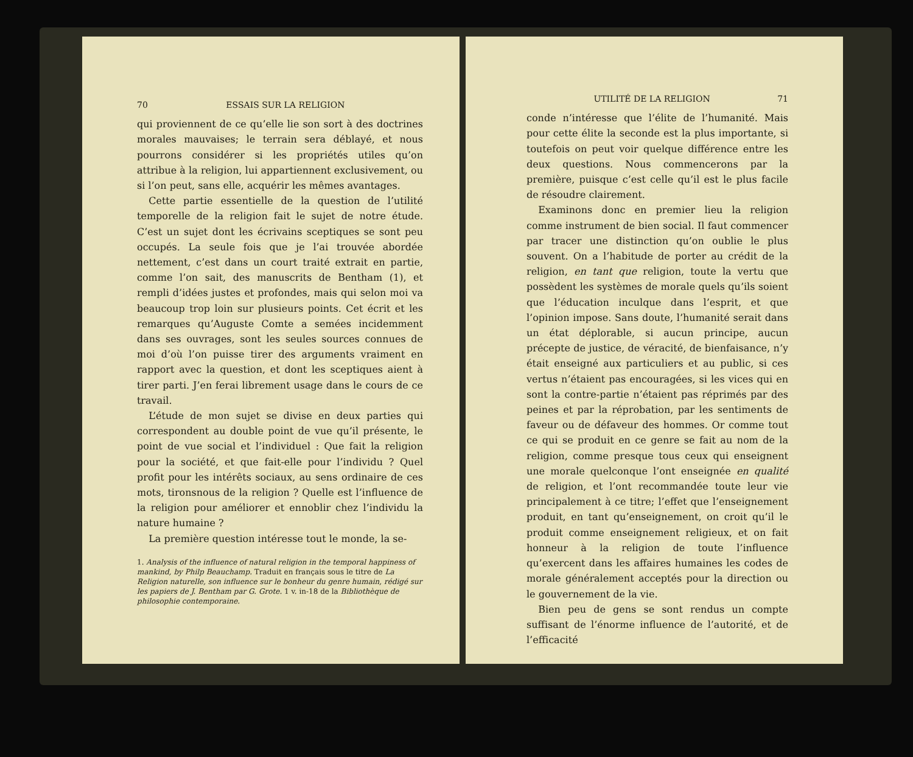70 ESSAIS SUR LA RELIGION
qui proviennent de ce qu’elle lie son sort à des doctrines morales mauvaises; le terrain sera déblayé, et nous pourrons considérer si les propriétés utiles qu’on attribue à la religion, lui appartiennent exclusivement, ou si l’on peut, sans elle, acquérir les mêmes avantages.
Cette partie essentielle de la question de l’utilité temporelle de la religion fait le sujet de notre étude. C’est un sujet dont les écrivains sceptiques se sont peu occupés. La seule fois que je l’ai trouvée abordée nettement, c’est dans un court traité extrait en partie, comme l’on sait, des manuscrits de Bentham (1), et rempli d’idées justes et profondes, mais qui selon moi va beaucoup trop loin sur plusieurs points. Cet écrit et les remarques qu’Auguste Comte a semées incidemment dans ses ouvrages, sont les seules sources connues de moi d’où l’on puisse tirer des arguments vraiment en rapport avec la question, et dont les sceptiques aient à tirer parti. J’en ferai librement usage dans le cours de ce travail.
L’étude de mon sujet se divise en deux parties qui correspondent au double point de vue qu’il présente, le point de vue social et l’individuel : Que fait la religion pour la société, et que fait-elle pour l’individu ? Quel profit pour les intérêts sociaux, au sens ordinaire de ces mots, tironsnous de la religion ? Quelle est l’influence de la religion pour améliorer et ennoblir chez l’individu la nature humaine ?
La première question intéresse tout le monde, la se-
1. Analysis of the influence of natural religion in the temporal happiness of mankind, by Philp Beauchamp. Traduit en français sous le titre de La Religion naturelle, son influence sur le bonheur du genre humain, rédigé sur les papiers de J. Bentham par G. Grote. 1 v. in-18 de la Bibliothèque de philosophie contemporaine.
UTILITÉ DE LA RELIGION 71
conde n’intéresse que l’élite de l’humanité. Mais pour cette élite la seconde est la plus importante, si toutefois on peut voir quelque différence entre les deux questions. Nous commencerons par la première, puisque c’est celle qu’il est le plus facile de résoudre clairement.
Examinons donc en premier lieu la religion comme instrument de bien social. Il faut commencer par tracer une distinction qu’on oublie le plus souvent. On a l’habitude de porter au crédit de la religion, en tant que religion, toute la vertu que possèdent les systèmes de morale quels qu’ils soient que l’éducation inculque dans l’esprit, et que l’opinion impose. Sans doute, l’humanité serait dans un état déplorable, si aucun principe, aucun précepte de justice, de véracité, de bienfaisance, n’y était enseigné aux particuliers et au public, si ces vertus n’étaient pas encouragées, si les vices qui en sont la contre-partie n’étaient pas réprimés par des peines et par la réprobation, par les sentiments de faveur ou de défaveur des hommes. Or comme tout ce qui se produit en ce genre se fait au nom de la religion, comme presque tous ceux qui enseignent une morale quelconque l’ont enseignée en qualité de religion, et l’ont recommandée toute leur vie principalement à ce titre; l’effet que l’enseignement produit, en tant qu’enseignement, on croit qu’il le produit comme enseignement religieux, et on fait honneur à la religion de toute l’influence qu’exercent dans les affaires humaines les codes de morale généralement acceptés pour la direction ou le gouvernement de la vie.
Bien peu de gens se sont rendus un compte suffisant de l’énorme influence de l’autorité, et de l’efficacité